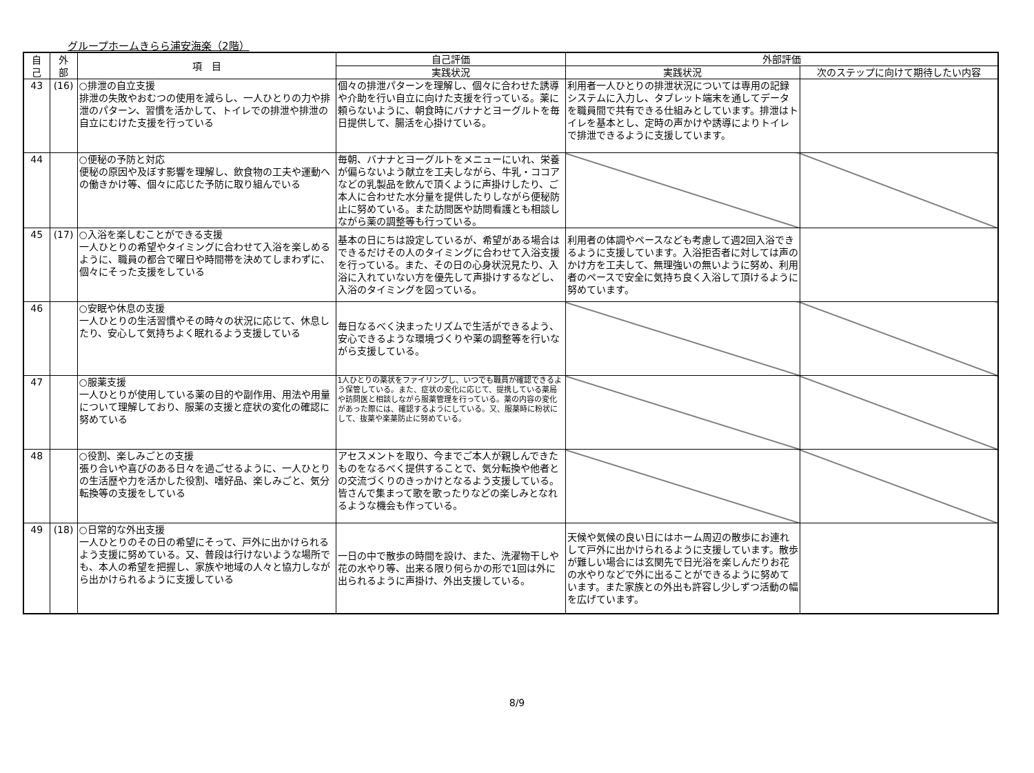グループホームきらら浦安海楽（2階）
| 自 己 | 外 部 | 項 目 | 自己評価 | 外部評価 | |
| --- | --- | --- | --- | --- | --- |
| | | | 実践状況 | 実践状況 | 次のステップに向けて期待したい内容 |
| 43 | (16) | ○排泄の自立支援 排泄の失敗やおむつの使用を減らし、一人ひとりの力や排泄のパターン、習慣を活かして、トイレでの排泄や排泄の自立にむけた支援を行っている | 個々の排泄パターンを理解し、個々に合わせた誘導や介助を行い自立に向けた支援を行っている。薬に頼らないように、朝食時にバナナとヨーグルトを毎日提供して、腸活を心掛けている。 | 利用者一人ひとりの排泄状況については専用の記録システムに入力し、タブレット端末を通してデータを職員間で共有できる仕組みとしています。排泄はトイレを基本とし、定時の声かけや誘導によりトイレで排泄できるように支援しています。 | |
| 44 | | ○便秘の予防と対応 便秘の原因や及ぼす影響を理解し、飲食物の工夫や運動への働きかけ等、個々に応じた予防に取り組んでいる | 毎朝、バナナとヨーグルトをメニューにいれ、栄養が偏らないよう献立を工夫しながら、牛乳・ココアなどの乳製品を飲んで頂くように声掛けしたり、ご本人に合わせた水分量を提供したりしながら便秘防止に努めている。また訪問医や訪問看護とも相談しながら薬の調整等も行っている。 | | |
| 45 | (17) | ○入浴を楽しむことができる支援 一人ひとりの希望やタイミングに合わせて入浴を楽しめるように、職員の都合で曜日や時間帯を決めてしまわずに、個々にそった支援をしている | 基本の日にちは設定しているが、希望がある場合はできるだけその人のタイミングに合わせて入浴支援を行っている。また、その日の心身状況見たり、入浴に入れていない方を優先して声掛けするなどし、入浴のタイミングを図っている。 | 利用者の体調やペースなども考慮して週2回入浴できるように支援しています。入浴拒否者に対しては声のかけ方を工夫して、無理強いの無いように努め、利用者のペースで安全に気持ち良く入浴して頂けるように努めています。 | |
| 46 | | ○安眠や休息の支援 一人ひとりの生活習慣やその時々の状況に応じて、休息したり、安心して気持ちよく眠れるよう支援している | 毎日なるべく決まったリズムで生活ができるよう、安心できるような環境づくりや薬の調整等を行いながら支援している。 | | |
| 47 | | ○服薬支援 一人ひとりが使用している薬の目的や副作用、用法や用量について理解しており、服薬の支援と症状の変化の確認に努めている | 1人ひとりの薬状をファイリングし、いつでも職員が確認できるよう保管している。また、症状の変化に応じて、提携している薬局や訪問医と相談しながら服薬管理を行っている。薬の内容の変化があった際には、確認するようにしている。又、服薬時に粉状にして、抜薬や楽薬防止に努めている。 | | |
| 48 | | ○役割、楽しみごとの支援 張り合いや喜びのある日々を過ごせるように、一人ひとりの生活歴や力を活かした役割、嗜好品、楽しみごと、気分転換等の支援をしている | アセスメントを取り、今までご本人が親しんできたものをなるべく提供することで、気分転換や他者との交流づくりのきっかけとなるよう支援している。皆さんで集まって歌を歌ったりなどの楽しみとなれるような機会も作っている。 | | |
| 49 | (18) | ○日常的な外出支援 一人ひとりのその日の希望にそって、戸外に出かけられるよう支援に努めている。又、普段は行けないような場所でも、本人の希望を把握し、家族や地域の人々と協力しながら出かけられるように支援している | 一日の中で散歩の時間を設け、また、洗濯物干しや花の水やり等、出来る限り何らかの形で1回は外に出られるように声掛け、外出支援している。 | 天候や気候の良い日にはホーム周辺の散歩にお連れして戸外に出かけられるように支援しています。散歩が難しい場合には玄関先で日光浴を楽しんだりお花の水やりなどで外に出ることができるように努めています。また家族との外出も許容し少しずつ活動の幅を広げています。 | |
8/9